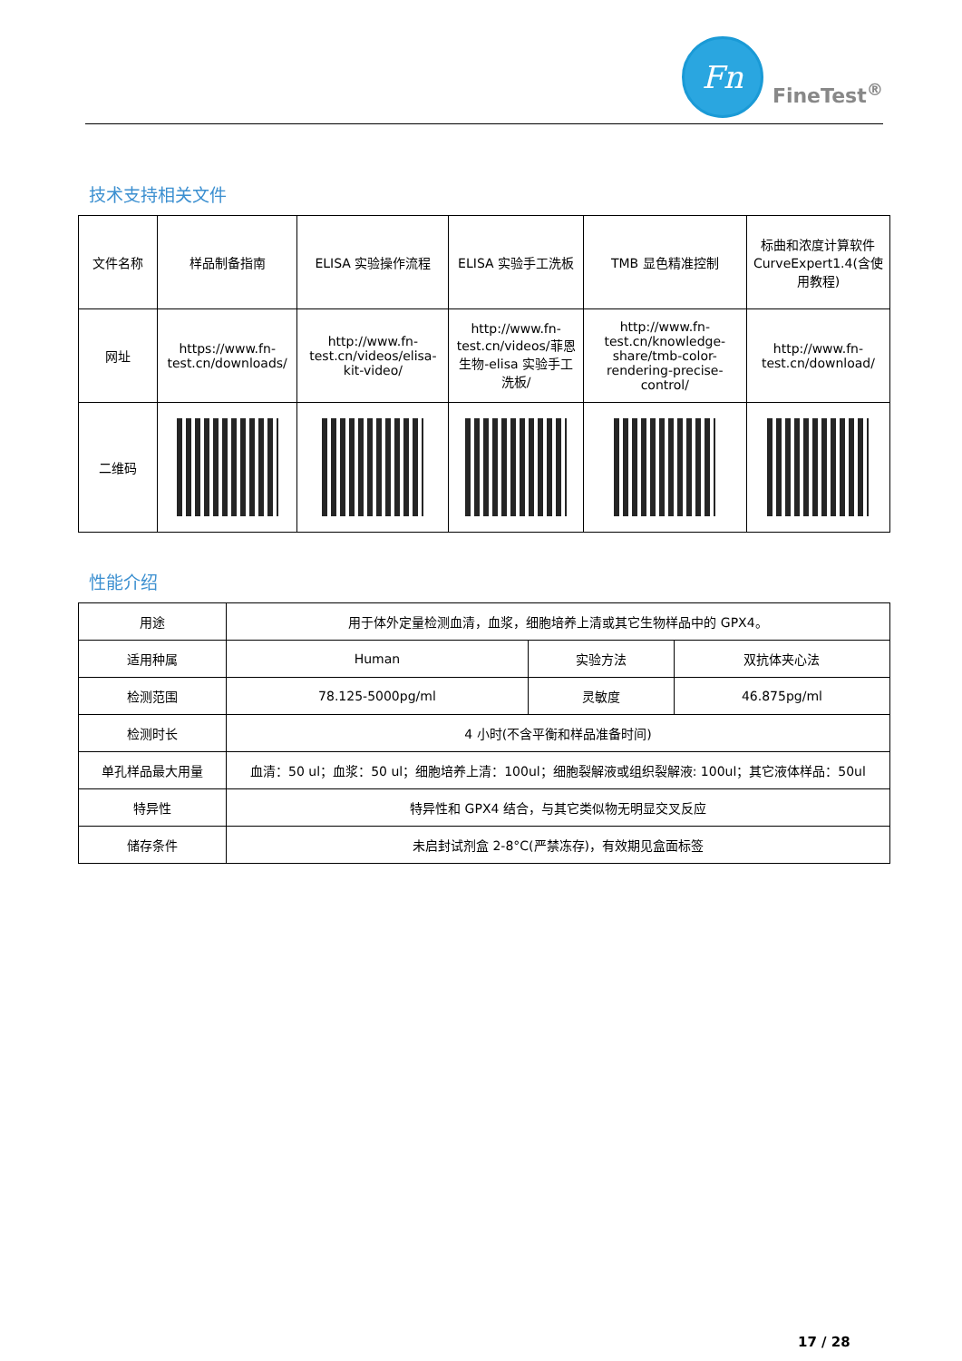Fn
FineTest<sup>®</sup>
技术支持相关文件
| 文件名称 | 样品制备指南 | ELISA 实验操作流程 | ELISA 实验手工洗板 | TMB 显色精准控制 | 标曲和浓度计算软件 CurveExpert1.4(含使用教程) |
| 网址 | https://www.fn-test.cn/downloads/ | http://www.fn-test.cn/videos/elisa-kit-video/ | http://www.fn-test.cn/videos/菲恩生物-elisa 实验手工洗板/ | http://www.fn-test.cn/knowledge-share/tmb-color-rendering-precise-control/ | http://www.fn-test.cn/download/ |
| 二维码 | | | | | |
性能介绍
| 用途 | 用于体外定量检测血清，血浆，细胞培养上清或其它生物样品中的 GPX4。 | | |
| 适用种属 | Human | 实验方法 | 双抗体夹心法 |
| 检测范围 | 78.125-5000pg/ml | 灵敏度 | 46.875pg/ml |
| 检测时长 | 4 小时(不含平衡和样品准备时间) | | |
| 单孔样品最大用量 | 血清：50 ul；血浆：50 ul；细胞培养上清：100ul；细胞裂解液或组织裂解液: 100ul；其它液体样品：50ul | | |
| 特异性 | 特异性和 GPX4 结合，与其它类似物无明显交叉反应 | | |
| 储存条件 | 未启封试剂盒 2-8°C(严禁冻存)，有效期见盒面标签 | | |
17 / 28